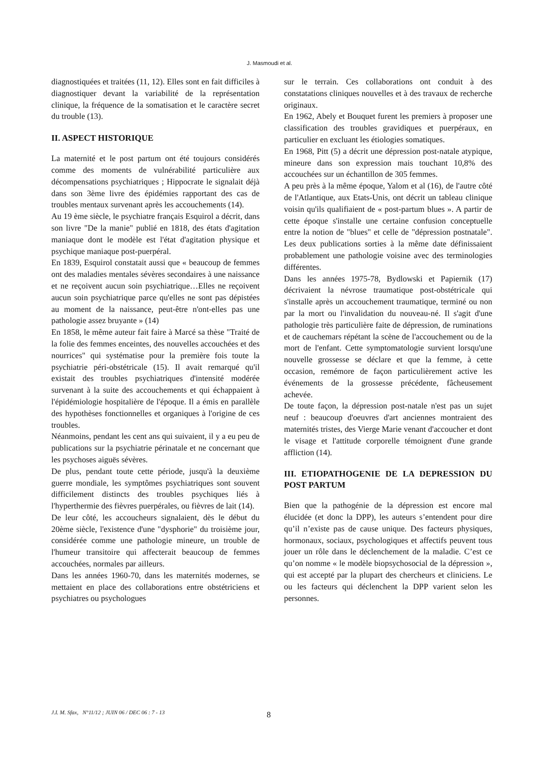J. Masmoudi et al.
diagnostiquées et traitées (11, 12). Elles sont en fait difficiles à diagnostiquer devant la variabilité de la représentation clinique, la fréquence de la somatisation et le caractère secret du trouble (13).
II. ASPECT HISTORIQUE
La maternité et le post partum ont été toujours considérés comme des moments de vulnérabilité particulière aux décompensations psychiatriques ; Hippocrate le signalait déjà dans son 3ème livre des épidémies rapportant des cas de troubles mentaux survenant après les accouchements (14).
Au 19 ème siècle, le psychiatre français Esquirol a décrit, dans son livre "De la manie" publié en 1818, des états d'agitation maniaque dont le modèle est l'état d'agitation physique et psychique maniaque post-puerpéral.
En 1839, Esquirol constatait aussi que « beaucoup de femmes ont des maladies mentales sévères secondaires à une naissance et ne reçoivent aucun soin psychiatrique…Elles ne reçoivent aucun soin psychiatrique parce qu'elles ne sont pas dépistées au moment de la naissance, peut-être n'ont-elles pas une pathologie assez bruyante » (14)
En 1858, le même auteur fait faire à Marcé sa thèse "Traité de la folie des femmes enceintes, des nouvelles accouchées et des nourrices" qui systématise pour la première fois toute la psychiatrie péri-obstétricale (15). Il avait remarqué qu'il existait des troubles psychiatriques d'intensité modérée survenant à la suite des accouchements et qui échappaient à l'épidémiologie hospitalière de l'époque. Il a émis en parallèle des hypothèses fonctionnelles et organiques à l'origine de ces troubles.
Néanmoins, pendant les cent ans qui suivaient, il y a eu peu de publications sur la psychiatrie périnatale et ne concernant que les psychoses aiguës sévères.
De plus, pendant toute cette période, jusqu'à la deuxième guerre mondiale, les symptômes psychiatriques sont souvent difficilement distincts des troubles psychiques liés à l'hyperthermie des fièvres puerpérales, ou fièvres de lait (14).
De leur côté, les accoucheurs signalaient, dès le début du 20ème siècle, l'existence d'une "dysphorie" du troisième jour, considérée comme une pathologie mineure, un trouble de l'humeur transitoire qui affecterait beaucoup de femmes accouchées, normales par ailleurs.
Dans les années 1960-70, dans les maternités modernes, se mettaient en place des collaborations entre obstétriciens et psychiatres ou psychologues
sur le terrain. Ces collaborations ont conduit à des constatations cliniques nouvelles et à des travaux de recherche originaux.
En 1962, Abely et Bouquet furent les premiers à proposer une classification des troubles gravidiques et puerpéraux, en particulier en excluant les étiologies somatiques.
En 1968, Pitt (5) a décrit une dépression post-natale atypique, mineure dans son expression mais touchant 10,8% des accouchées sur un échantillon de 305 femmes.
A peu près à la même époque, Yalom et al (16), de l'autre côté de l'Atlantique, aux Etats-Unis, ont décrit un tableau clinique voisin qu'ils qualifiaient de « post-partum blues ». A partir de cette époque s'installe une certaine confusion conceptuelle entre la notion de "blues" et celle de "dépression postnatale". Les deux publications sorties à la même date définissaient probablement une pathologie voisine avec des terminologies différentes.
Dans les années 1975-78, Bydlowski et Papiernik (17) décrivaient la névrose traumatique post-obstétricale qui s'installe après un accouchement traumatique, terminé ou non par la mort ou l'invalidation du nouveau-né. Il s'agit d'une pathologie très particulière faite de dépression, de ruminations et de cauchemars répétant la scène de l'accouchement ou de la mort de l'enfant. Cette symptomatologie survient lorsqu'une nouvelle grossesse se déclare et que la femme, à cette occasion, remémore de façon particulièrement active les événements de la grossesse précédente, fâcheusement achevée.
De toute façon, la dépression post-natale n'est pas un sujet neuf : beaucoup d'oeuvres d'art anciennes montraient des maternités tristes, des Vierge Marie venant d'accoucher et dont le visage et l'attitude corporelle témoignent d'une grande affliction (14).
III. ETIOPATHOGENIE DE LA DEPRESSION DU POST PARTUM
Bien que la pathogénie de la dépression est encore mal élucidée (et donc la DPP), les auteurs s’entendent pour dire qu’il n’existe pas de cause unique. Des facteurs physiques, hormonaux, sociaux, psychologiques et affectifs peuvent tous jouer un rôle dans le déclenchement de la maladie. C’est ce qu’on nomme « le modèle biopsychosocial de la dépression », qui est accepté par la plupart des chercheurs et cliniciens. Le ou les facteurs qui déclenchent la DPP varient selon les personnes.
J.I. M. Sfax, N°11/12 ; JUIN 06 / DEC 06 : 7 - 13
8